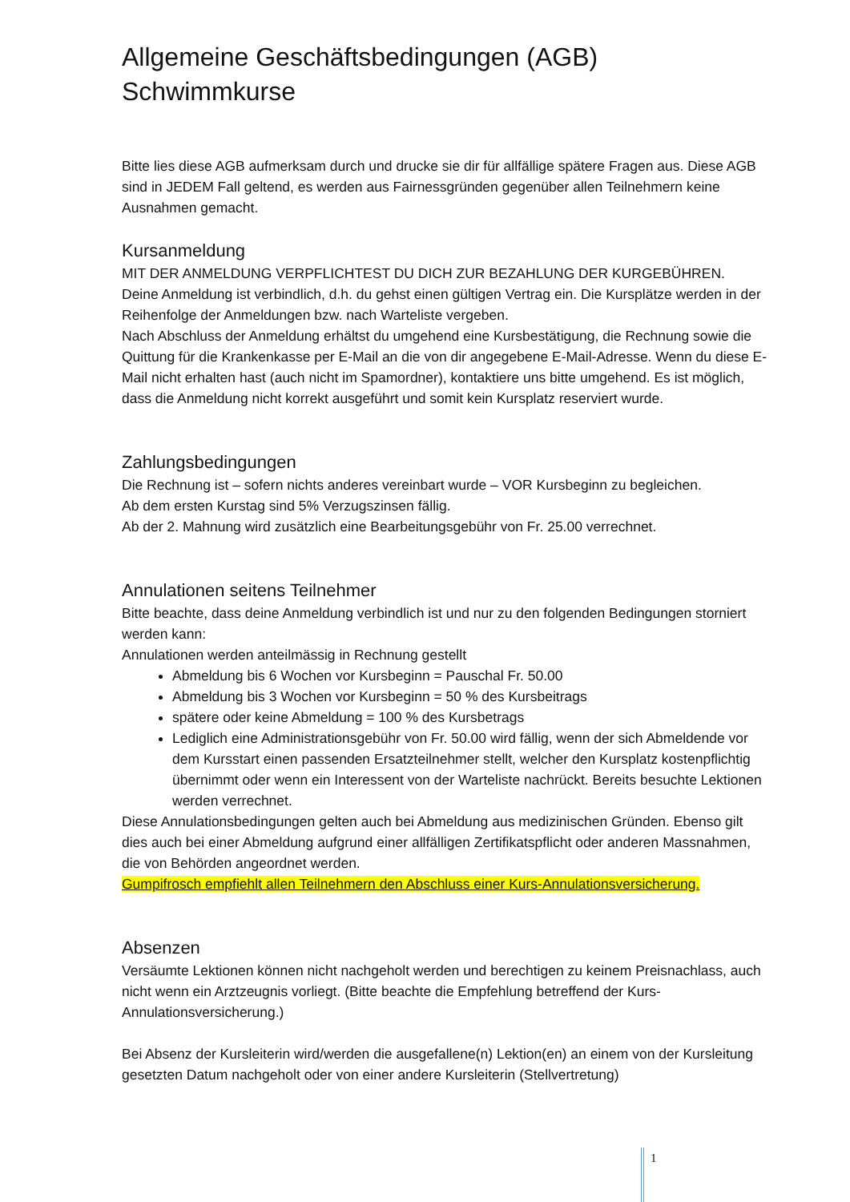Allgemeine Geschäftsbedingungen (AGB)
Schwimmkurse
Bitte lies diese AGB aufmerksam durch und drucke sie dir für allfällige spätere Fragen aus. Diese AGB sind in JEDEM Fall geltend, es werden aus Fairnessgründen gegenüber allen Teilnehmern keine Ausnahmen gemacht.
Kursanmeldung
MIT DER ANMELDUNG VERPFLICHTEST DU DICH ZUR BEZAHLUNG DER KURGEBÜHREN.
Deine Anmeldung ist verbindlich, d.h. du gehst einen gültigen Vertrag ein. Die Kursplätze werden in der Reihenfolge der Anmeldungen bzw. nach Warteliste vergeben.
Nach Abschluss der Anmeldung erhältst du umgehend eine Kursbestätigung, die Rechnung sowie die Quittung für die Krankenkasse per E-Mail an die von dir angegebene E-Mail-Adresse. Wenn du diese E-Mail nicht erhalten hast (auch nicht im Spamordner), kontaktiere uns bitte umgehend. Es ist möglich, dass die Anmeldung nicht korrekt ausgeführt und somit kein Kursplatz reserviert wurde.
Zahlungsbedingungen
Die Rechnung ist – sofern nichts anderes vereinbart wurde – VOR Kursbeginn zu begleichen.
Ab dem ersten Kurstag sind 5% Verzugszinsen fällig.
Ab der 2. Mahnung wird zusätzlich eine Bearbeitungsgebühr von Fr. 25.00 verrechnet.
Annulationen seitens Teilnehmer
Bitte beachte, dass deine Anmeldung verbindlich ist und nur zu den folgenden Bedingungen storniert werden kann:
Annulationen werden anteilmässig in Rechnung gestellt
Abmeldung bis 6 Wochen vor Kursbeginn = Pauschal Fr. 50.00
Abmeldung bis 3 Wochen vor Kursbeginn = 50 % des Kursbeitrags
spätere oder keine Abmeldung = 100 % des Kursbetrags
Lediglich eine Administrationsgebühr von Fr. 50.00 wird fällig, wenn der sich Abmeldende vor dem Kursstart einen passenden Ersatzteilnehmer stellt, welcher den Kursplatz kostenpflichtig übernimmt oder wenn ein Interessent von der Warteliste nachrückt. Bereits besuchte Lektionen werden verrechnet.
Diese Annulationsbedingungen gelten auch bei Abmeldung aus medizinischen Gründen. Ebenso gilt dies auch bei einer Abmeldung aufgrund einer allfälligen Zertifikatspflicht oder anderen Massnahmen, die von Behörden angeordnet werden.
Gumpifrosch empfiehlt allen Teilnehmern den Abschluss einer Kurs-Annulationsversicherung.
Absenzen
Versäumte Lektionen können nicht nachgeholt werden und berechtigen zu keinem Preisnachlass, auch nicht wenn ein Arztzeugnis vorliegt. (Bitte beachte die Empfehlung betreffend der Kurs-Annulationsversicherung.)
Bei Absenz der Kursleiterin wird/werden die ausgefallene(n) Lektion(en) an einem von der Kursleitung gesetzten Datum nachgeholt oder von einer andere Kursleiterin (Stellvertretung)
1